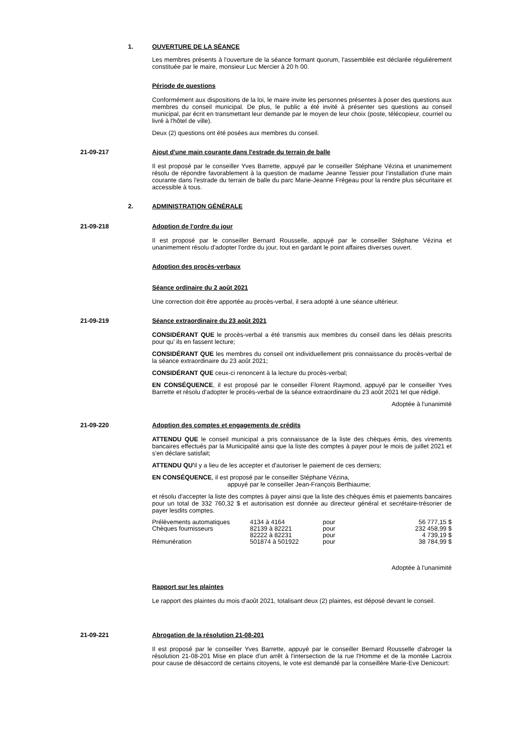1. OUVERTURE DE LA SÉANCE
Les membres présents à l'ouverture de la séance formant quorum, l'assemblée est déclarée régulièrement constituée par le maire, monsieur Luc Mercier à 20 h 00.
Période de questions
Conformément aux dispositions de la loi, le maire invite les personnes présentes à poser des questions aux membres du conseil municipal. De plus, le public a été invité à présenter ses questions au conseil municipal, par écrit en transmettant leur demande par le moyen de leur choix (poste, télécopieur, courriel ou livré à l'hôtel de ville).
Deux (2) questions ont été posées aux membres du conseil.
21-09-217 Ajout d'une main courante dans l'estrade du terrain de balle
Il est proposé par le conseiller Yves Barrette, appuyé par le conseiller Stéphane Vézina et unanimement résolu de répondre favorablement à la question de madame Jeanne Tessier pour l'installation d'une main courante dans l'estrade du terrain de balle du parc Marie-Jeanne Frégeau pour la rendre plus sécuritaire et accessible à tous.
2. ADMINISTRATION GÉNÉRALE
21-09-218 Adoption de l'ordre du jour
Il est proposé par le conseiller Bernard Rousselle, appuyé par le conseiller Stéphane Vézina et unanimement résolu d'adopter l'ordre du jour, tout en gardant le point affaires diverses ouvert.
Adoption des procès-verbaux
Séance ordinaire du 2 août 2021
Une correction doit être apportée au procès-verbal, il sera adopté à une séance ultérieur.
21-09-219 Séance extraordinaire du 23 août 2021
CONSIDÉRANT QUE le procès-verbal a été transmis aux membres du conseil dans les délais prescrits pour qu' ils en fassent lecture;
CONSIDÉRANT QUE les membres du conseil ont individuellement pris connaissance du procès-verbal de la séance extraordinaire du 23 août 2021;
CONSIDÉRANT QUE ceux-ci renoncent à la lecture du procès-verbal;
EN CONSÉQUENCE, il est proposé par le conseiller Florent Raymond, appuyé par le conseiller Yves Barrette et résolu d'adopter le procès-verbal de la séance extraordinaire du 23 août 2021 tel que rédigé.
Adoptée à l'unanimité
21-09-220 Adoption des comptes et engagements de crédits
ATTENDU QUE le conseil municipal a pris connaissance de la liste des chèques émis, des virements bancaires effectués par la Municipalité ainsi que la liste des comptes à payer pour le mois de juillet 2021 et s'en déclare satisfait;
ATTENDU QU'il y a lieu de les accepter et d'autoriser le paiement de ces derniers;
EN CONSÉQUENCE, il est proposé par le conseiller Stéphane Vézina,
appuyé par le conseiller Jean-François Berthiaume;
et résolu d'accepter la liste des comptes à payer ainsi que la liste des chèques émis et paiements bancaires pour un total de 332 760,32 $ et autorisation est donnée au directeur général et secrétaire-trésorier de payer lesdits comptes.
| Prélèvements automatiques | 4134 à 4164 | pour | 56 777,15 $ |
| Chèques fournisseurs | 82139 à 82221 | pour | 232 458,99 $ |
| | 82222 à 82231 | pour | 4 739,19 $ |
| Rémunération | 501874 à 501922 | pour | 38 784,99 $ |
Adoptée à l'unanimité
Rapport sur les plaintes
Le rapport des plaintes du mois d'août 2021, totalisant deux (2) plaintes, est déposé devant le conseil.
21-09-221 Abrogation de la résolution 21-08-201
Il est proposé par le conseiller Yves Barrette, appuyé par le conseiller Bernard Rousselle d'abroger la résolution 21-08-201 Mise en place d'un arrêt à l'intersection de la rue l'Homme et de la montée Lacroix pour cause de désaccord de certains citoyens, le vote est demandé par la conseillère Marie-Eve Denicourt: